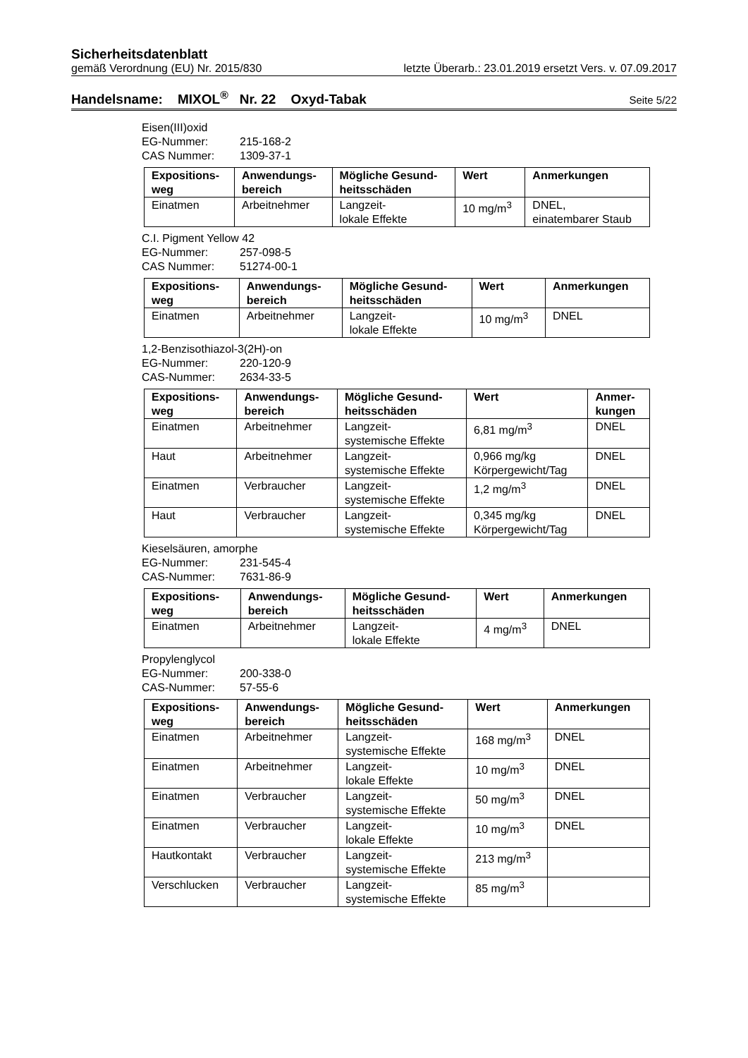Sicherheitsdatenblatt
gemäß Verordnung (EU) Nr. 2015/830 letzte Überarb.: 23.01.2019 ersetzt Vers. v. 07.09.2017
Handelsname: MIXOL<sup>®</sup> Nr. 22 Oxyd-Tabak Seite 5/22
Eisen(III)oxid
EG-Nummer: 215-168-2
CAS Nummer: 1309-37-1
| Expositions- weg | Anwendungs- bereich | Mögliche Gesund- heitsschäden | Wert | Anmerkungen |
| --- | --- | --- | --- | --- |
| Einatmen | Arbeitnehmer | Langzeit- lokale Effekte | 10 mg/m<sup>3</sup> | DNEL, einatembarer Staub |
C.I. Pigment Yellow 42
EG-Nummer: 257-098-5
CAS Nummer: 51274-00-1
| Expositions- weg | Anwendungs- bereich | Mögliche Gesund- heitsschäden | Wert | Anmerkungen |
| --- | --- | --- | --- | --- |
| Einatmen | Arbeitnehmer | Langzeit- lokale Effekte | 10 mg/m<sup>3</sup> | DNEL |
1,2-Benzisothiazol-3(2H)-on
EG-Nummer: 220-120-9
CAS-Nummer: 2634-33-5
| Expositions- weg | Anwendungs- bereich | Mögliche Gesund- heitsschäden | Wert | Anmer- kungen |
| --- | --- | --- | --- | --- |
| Einatmen | Arbeitnehmer | Langzeit- systemische Effekte | 6,81 mg/m<sup>3</sup> | DNEL |
| Haut | Arbeitnehmer | Langzeit- systemische Effekte | 0,966 mg/kg Körpergewicht/Tag | DNEL |
| Einatmen | Verbraucher | Langzeit- systemische Effekte | 1,2 mg/m<sup>3</sup> | DNEL |
| Haut | Verbraucher | Langzeit- systemische Effekte | 0,345 mg/kg Körpergewicht/Tag | DNEL |
Kieselsäuren, amorphe
EG-Nummer: 231-545-4
CAS-Nummer: 7631-86-9
| Expositions- weg | Anwendungs- bereich | Mögliche Gesund- heitsschäden | Wert | Anmerkungen |
| --- | --- | --- | --- | --- |
| Einatmen | Arbeitnehmer | Langzeit- lokale Effekte | 4 mg/m<sup>3</sup> | DNEL |
Propylenglycol
EG-Nummer: 200-338-0
CAS-Nummer: 57-55-6
| Expositions- weg | Anwendungs- bereich | Mögliche Gesund- heitsschäden | Wert | Anmerkungen |
| --- | --- | --- | --- | --- |
| Einatmen | Arbeitnehmer | Langzeit- systemische Effekte | 168 mg/m<sup>3</sup> | DNEL |
| Einatmen | Arbeitnehmer | Langzeit- lokale Effekte | 10 mg/m<sup>3</sup> | DNEL |
| Einatmen | Verbraucher | Langzeit- systemische Effekte | 50 mg/m<sup>3</sup> | DNEL |
| Einatmen | Verbraucher | Langzeit- lokale Effekte | 10 mg/m<sup>3</sup> | DNEL |
| Hautkontakt | Verbraucher | Langzeit- systemische Effekte | 213 mg/m<sup>3</sup> | |
| Verschlucken | Verbraucher | Langzeit- systemische Effekte | 85 mg/m<sup>3</sup> | |